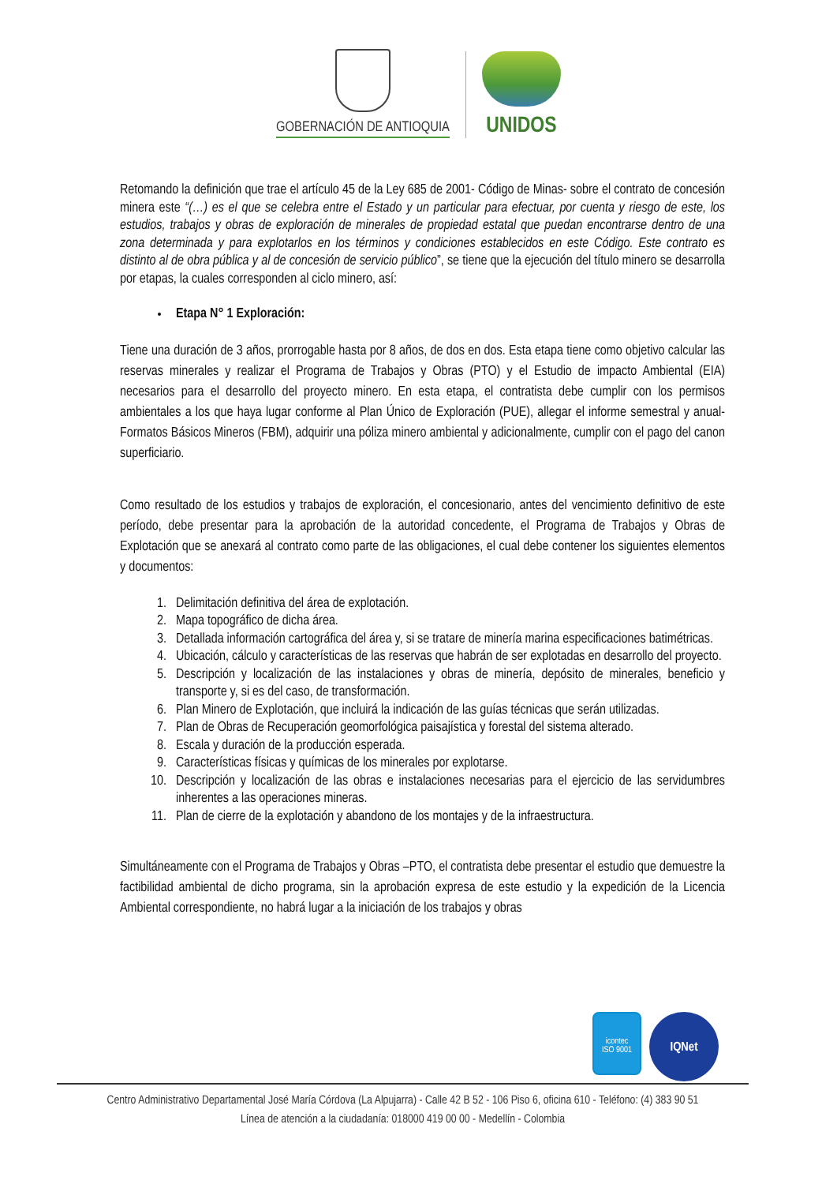GOBERNACIÓN DE ANTIOQUIA
UNIDOS
Retomando la definición que trae el artículo 45 de la Ley 685 de 2001- Código de Minas- sobre el contrato de concesión minera este “(…) es el que se celebra entre el Estado y un particular para efectuar, por cuenta y riesgo de este, los estudios, trabajos y obras de exploración de minerales de propiedad estatal que puedan encontrarse dentro de una zona determinada y para explotarlos en los términos y condiciones establecidos en este Código. Este contrato es distinto al de obra pública y al de concesión de servicio público”, se tiene que la ejecución del título minero se desarrolla por etapas, la cuales corresponden al ciclo minero, así:
Etapa N° 1 Exploración:
Tiene una duración de 3 años, prorrogable hasta por 8 años, de dos en dos. Esta etapa tiene como objetivo calcular las reservas minerales y realizar el Programa de Trabajos y Obras (PTO) y el Estudio de impacto Ambiental (EIA) necesarios para el desarrollo del proyecto minero. En esta etapa, el contratista debe cumplir con los permisos ambientales a los que haya lugar conforme al Plan Único de Exploración (PUE), allegar el informe semestral y anual- Formatos Básicos Mineros (FBM), adquirir una póliza minero ambiental y adicionalmente, cumplir con el pago del canon superficiario.
Como resultado de los estudios y trabajos de exploración, el concesionario, antes del vencimiento definitivo de este período, debe presentar para la aprobación de la autoridad concedente, el Programa de Trabajos y Obras de Explotación que se anexará al contrato como parte de las obligaciones, el cual debe contener los siguientes elementos y documentos:
1. Delimitación definitiva del área de explotación.
2. Mapa topográfico de dicha área.
3. Detallada información cartográfica del área y, si se tratare de minería marina especificaciones batimétricas.
4. Ubicación, cálculo y características de las reservas que habrán de ser explotadas en desarrollo del proyecto.
5. Descripción y localización de las instalaciones y obras de minería, depósito de minerales, beneficio y transporte y, si es del caso, de transformación.
6. Plan Minero de Explotación, que incluirá la indicación de las guías técnicas que serán utilizadas.
7. Plan de Obras de Recuperación geomorfológica paisajística y forestal del sistema alterado.
8. Escala y duración de la producción esperada.
9. Características físicas y químicas de los minerales por explotarse.
10. Descripción y localización de las obras e instalaciones necesarias para el ejercicio de las servidumbres inherentes a las operaciones mineras.
11. Plan de cierre de la explotación y abandono de los montajes y de la infraestructura.
Simultáneamente con el Programa de Trabajos y Obras –PTO, el contratista debe presentar el estudio que demuestre la factibilidad ambiental de dicho programa, sin la aprobación expresa de este estudio y la expedición de la Licencia Ambiental correspondiente, no habrá lugar a la iniciación de los trabajos y obras
icontec
ISO 9001
IQNet
Centro Administrativo Departamental José María Córdova (La Alpujarra) - Calle 42 B 52 - 106 Piso 6, oficina 610 - Teléfono: (4) 383 90 51
Línea de atención a la ciudadanía: 018000 419 00 00 - Medellín - Colombia